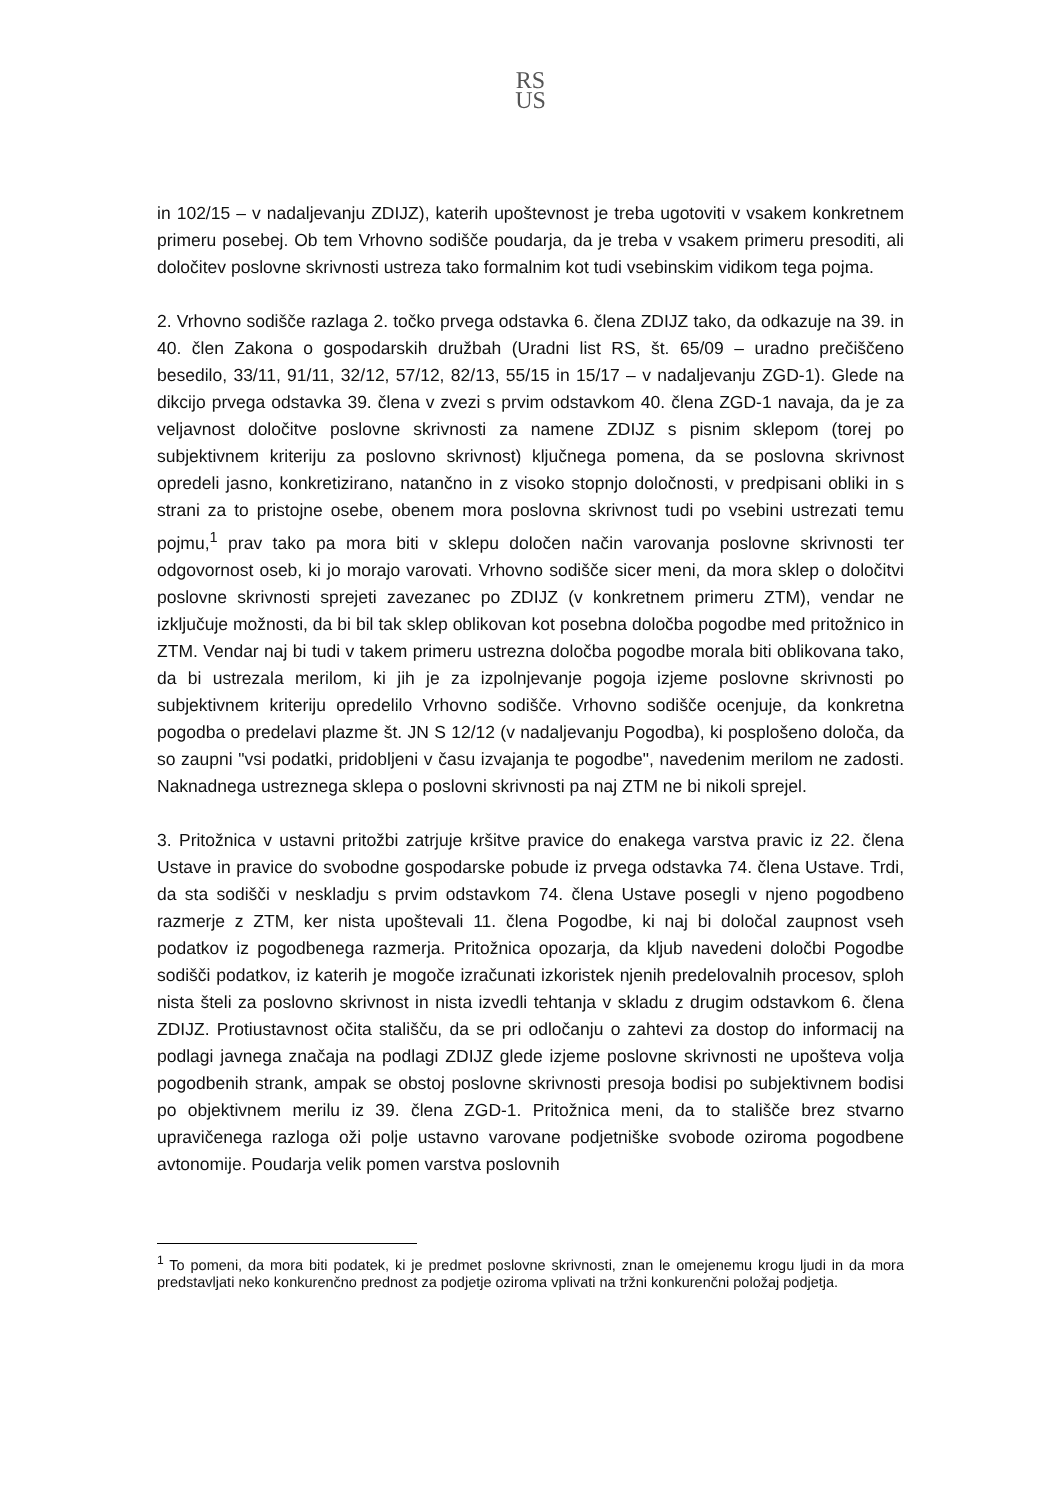RS
US
in 102/15 – v nadaljevanju ZDIJZ), katerih upoštevnost je treba ugotoviti v vsakem konkretnem primeru posebej. Ob tem Vrhovno sodišče poudarja, da je treba v vsakem primeru presoditi, ali določitev poslovne skrivnosti ustreza tako formalnim kot tudi vsebinskim vidikom tega pojma.
2. Vrhovno sodišče razlaga 2. točko prvega odstavka 6. člena ZDIJZ tako, da odkazuje na 39. in 40. člen Zakona o gospodarskih družbah (Uradni list RS, št. 65/09 – uradno prečiščeno besedilo, 33/11, 91/11, 32/12, 57/12, 82/13, 55/15 in 15/17 – v nadaljevanju ZGD-1). Glede na dikcijo prvega odstavka 39. člena v zvezi s prvim odstavkom 40. člena ZGD-1 navaja, da je za veljavnost določitve poslovne skrivnosti za namene ZDIJZ s pisnim sklepom (torej po subjektivnem kriteriju za poslovno skrivnost) ključnega pomena, da se poslovna skrivnost opredeli jasno, konkretizirano, natančno in z visoko stopnjo določnosti, v predpisani obliki in s strani za to pristojne osebe, obenem mora poslovna skrivnost tudi po vsebini ustrezati temu pojmu,<sup>1</sup> prav tako pa mora biti v sklepu določen način varovanja poslovne skrivnosti ter odgovornost oseb, ki jo morajo varovati. Vrhovno sodišče sicer meni, da mora sklep o določitvi poslovne skrivnosti sprejeti zavezanec po ZDIJZ (v konkretnem primeru ZTM), vendar ne izključuje možnosti, da bi bil tak sklep oblikovan kot posebna določba pogodbe med pritožnico in ZTM. Vendar naj bi tudi v takem primeru ustrezna določba pogodbe morala biti oblikovana tako, da bi ustrezala merilom, ki jih je za izpolnjevanje pogoja izjeme poslovne skrivnosti po subjektivnem kriteriju opredelilo Vrhovno sodišče. Vrhovno sodišče ocenjuje, da konkretna pogodba o predelavi plazme št. JN S 12/12 (v nadaljevanju Pogodba), ki posplošeno določa, da so zaupni "vsi podatki, pridobljeni v času izvajanja te pogodbe", navedenim merilom ne zadosti. Naknadnega ustreznega sklepa o poslovni skrivnosti pa naj ZTM ne bi nikoli sprejel.
3. Pritožnica v ustavni pritožbi zatrjuje kršitve pravice do enakega varstva pravic iz 22. člena Ustave in pravice do svobodne gospodarske pobude iz prvega odstavka 74. člena Ustave. Trdi, da sta sodišči v neskladju s prvim odstavkom 74. člena Ustave posegli v njeno pogodbeno razmerje z ZTM, ker nista upoštevali 11. člena Pogodbe, ki naj bi določal zaupnost vseh podatkov iz pogodbenega razmerja. Pritožnica opozarja, da kljub navedeni določbi Pogodbe sodišči podatkov, iz katerih je mogoče izračunati izkoristek njenih predelovalnih procesov, sploh nista šteli za poslovno skrivnost in nista izvedli tehtanja v skladu z drugim odstavkom 6. člena ZDIJZ. Protiustavnost očita stališču, da se pri odločanju o zahtevi za dostop do informacij na podlagi javnega značaja na podlagi ZDIJZ glede izjeme poslovne skrivnosti ne upošteva volja pogodbenih strank, ampak se obstoj poslovne skrivnosti presoja bodisi po subjektivnem bodisi po objektivnem merilu iz 39. člena ZGD-1. Pritožnica meni, da to stališče brez stvarno upravičenega razloga oži polje ustavno varovane podjetniške svobode oziroma pogodbene avtonomije. Poudarja velik pomen varstva poslovnih
<sup>1</sup> To pomeni, da mora biti podatek, ki je predmet poslovne skrivnosti, znan le omejenemu krogu ljudi in da mora predstavljati neko konkurenčno prednost za podjetje oziroma vplivati na tržni konkurenčni položaj podjetja.